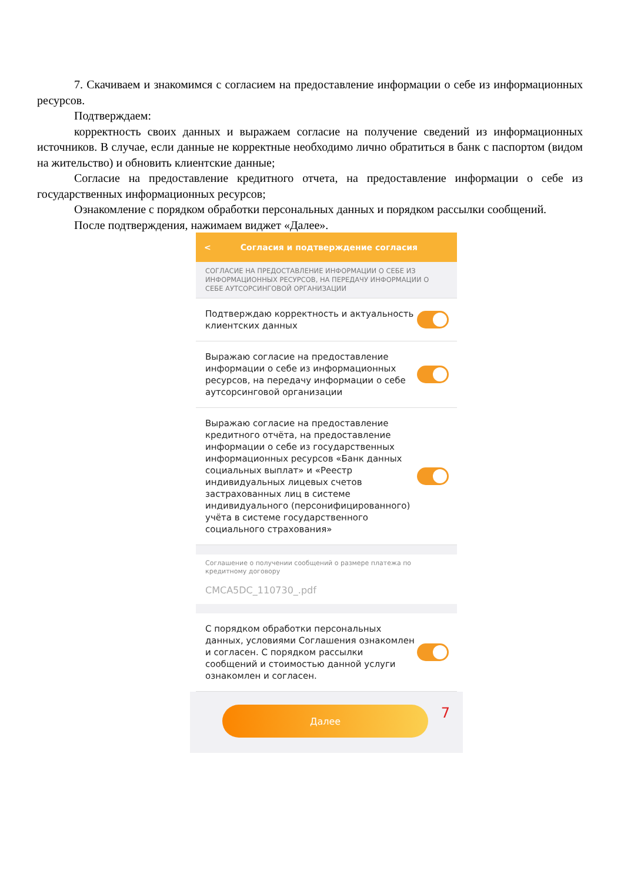7. Скачиваем и знакомимся с согласием на предоставление информации о себе из информационных ресурсов.
Подтверждаем:
корректность своих данных и выражаем согласие на получение сведений из информационных источников. В случае, если данные не корректные необходимо лично обратиться в банк с паспортом (видом на жительство) и обновить клиентские данные;
Согласие на предоставление кредитного отчета, на предоставление информации о себе из государственных информационных ресурсов;
Ознакомление с порядком обработки персональных данных и порядком рассылки сообщений.
После подтверждения, нажимаем виджет «Далее».
< Согласия и подтверждение согласия
СОГЛАСИЕ НА ПРЕДОСТАВЛЕНИЕ ИНФОРМАЦИИ О СЕБЕ ИЗ ИНФОРМАЦИОННЫХ РЕСУРСОВ, НА ПЕРЕДАЧУ ИНФОРМАЦИИ О СЕБЕ АУТСОРСИНГОВОЙ ОРГАНИЗАЦИИ
Подтверждаю корректность и актуальность клиентских данных
Выражаю согласие на предоставление информации о себе из информационных ресурсов, на передачу информации о себе аутсорсинговой организации
Выражаю согласие на предоставление кредитного отчёта, на предоставление информации о себе из государственных информационных ресурсов «Банк данных социальных выплат» и «Реестр индивидуальных лицевых счетов застрахованных лиц в системе индивидуального (персонифицированного) учёта в системе государственного социального страхования»
Соглашение о получении сообщений о размере платежа по кредитному договору
CMCA5DC_110730_.pdf
С порядком обработки персональных данных, условиями Соглашения ознакомлен и согласен. С порядком рассылки сообщений и стоимостью данной услуги ознакомлен и согласен.
Далее
7